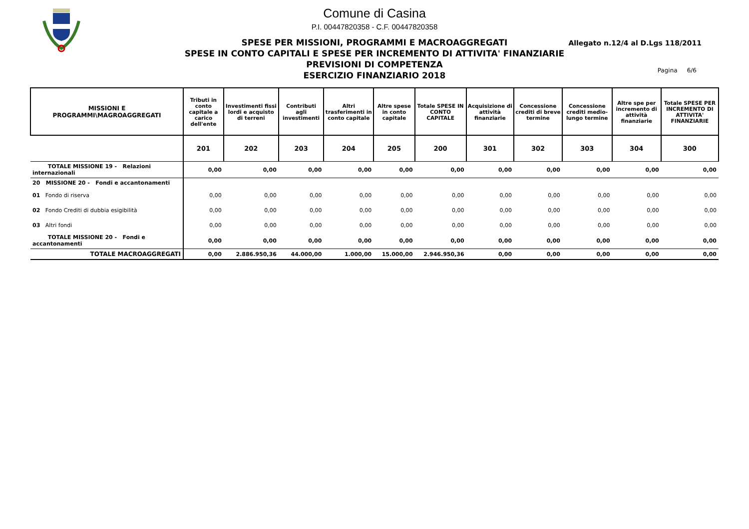Comune di Casina
P.I. 00447820358 - C.F. 00447820358
SPESE PER MISSIONI, PROGRAMMI E MACROAGGREGATI
SPESE IN CONTO CAPITALI E SPESE PER INCREMENTO DI ATTIVITA' FINANZIARIE
PREVISIONI DI COMPETENZA
ESERCIZIO FINANZIARIO 2018
Allegato n.12/4 al D.Lgs 118/2011
Pagina 6/6
| MISSIONI E PROGRAMMI\MAGROAGGREGATI | Tributi in conto capitale a carico dell'ente | Investimenti fissi lordi e acquisto di terreni | Contributi agli investimenti | Altri trasferimenti in conto capitale | Altre spese in conto capitale | Totale SPESE IN CONTO CAPITALE | Acquisizione di attività finanziarie | Concessione crediti di breve termine | Concessione crediti medio-lungo termine | Altre spe per incremento di attività finanziarie | Totale SPESE PER INCREMENTO DI ATTIVITA' FINANZIARIE |
| --- | --- | --- | --- | --- | --- | --- | --- | --- | --- | --- | --- |
| | 201 | 202 | 203 | 204 | 205 | 200 | 301 | 302 | 303 | 304 | 300 |
| TOTALE MISSIONE 19 - Relazioni internazionali | 0,00 | 0,00 | 0,00 | 0,00 | 0,00 | 0,00 | 0,00 | 0,00 | 0,00 | 0,00 | 0,00 |
| 20 MISSIONE 20 - Fondi e accantonamenti | | | | | | | | | | | |
| 01 Fondo di riserva | 0,00 | 0,00 | 0,00 | 0,00 | 0,00 | 0,00 | 0,00 | 0,00 | 0,00 | 0,00 | 0,00 |
| 02 Fondo Crediti di dubbia esigibilità | 0,00 | 0,00 | 0,00 | 0,00 | 0,00 | 0,00 | 0,00 | 0,00 | 0,00 | 0,00 | 0,00 |
| 03 Altri fondi | 0,00 | 0,00 | 0,00 | 0,00 | 0,00 | 0,00 | 0,00 | 0,00 | 0,00 | 0,00 | 0,00 |
| TOTALE MISSIONE 20 - Fondi e accantonamenti | 0,00 | 0,00 | 0,00 | 0,00 | 0,00 | 0,00 | 0,00 | 0,00 | 0,00 | 0,00 | 0,00 |
| TOTALE MACROAGGREGATI | 0,00 | 2.886.950,36 | 44.000,00 | 1.000,00 | 15.000,00 | 2.946.950,36 | 0,00 | 0,00 | 0,00 | 0,00 | 0,00 |